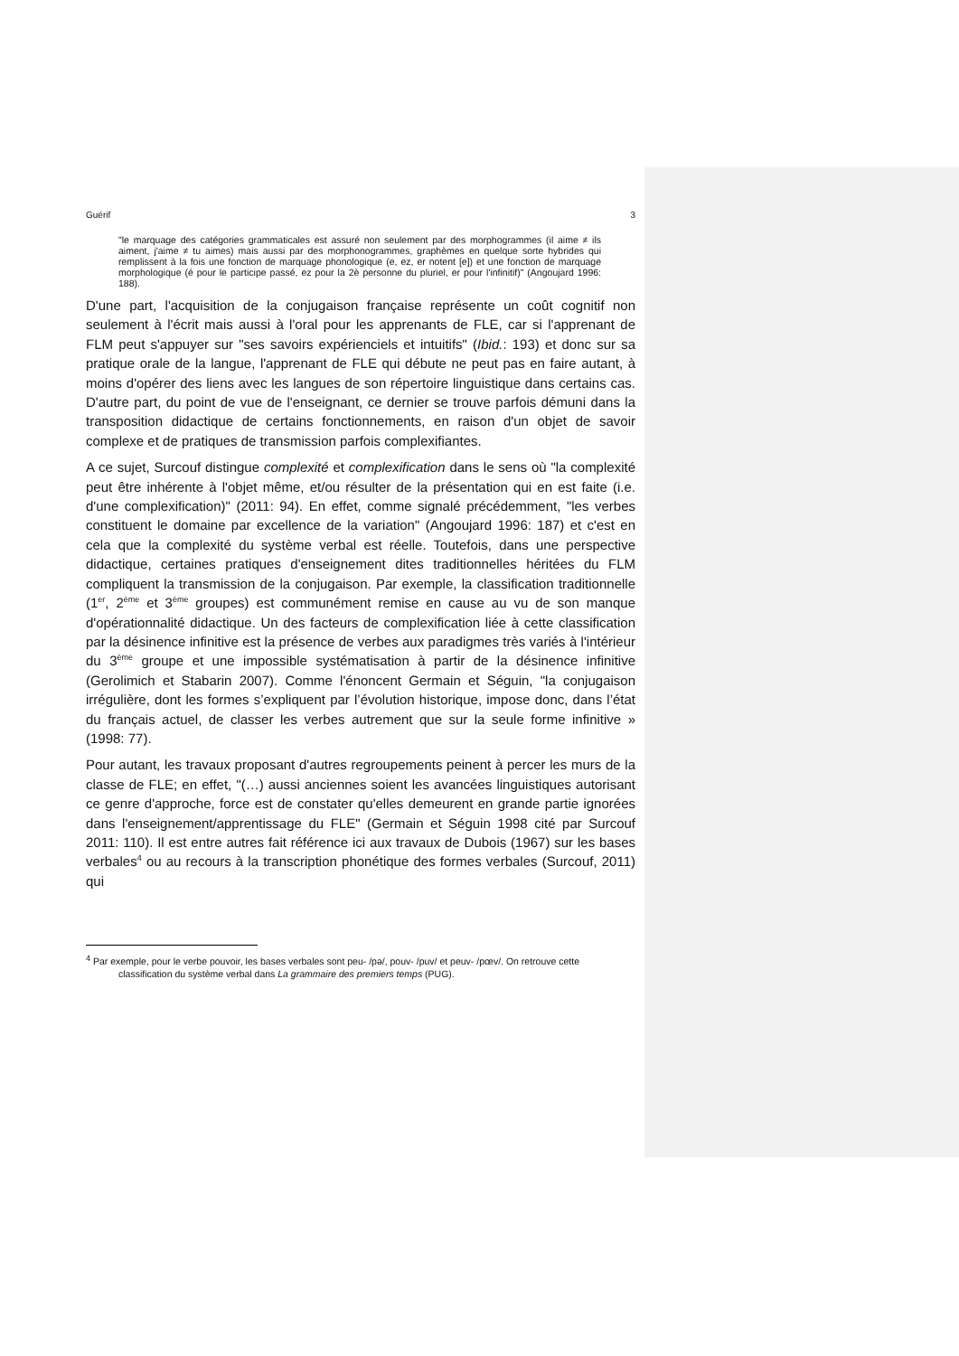Guérif 3
"le marquage des catégories grammaticales est assuré non seulement par des morphogrammes (il aime ≠ ils aiment, j'aime ≠ tu aimes) mais aussi par des morphonogrammes, graphèmes en quelque sorte hybrides qui remplissent à la fois une fonction de marquage phonologique (e, ez, er notent [e]) et une fonction de marquage morphologique (é pour le participe passé, ez pour la 2è personne du pluriel, er pour l'infinitif)" (Angoujard 1996: 188).
D'une part, l'acquisition de la conjugaison française représente un coût cognitif non seulement à l'écrit mais aussi à l'oral pour les apprenants de FLE, car si l'apprenant de FLM peut s'appuyer sur "ses savoirs expérienciels et intuitifs" (Ibid.: 193) et donc sur sa pratique orale de la langue, l'apprenant de FLE qui débute ne peut pas en faire autant, à moins d'opérer des liens avec les langues de son répertoire linguistique dans certains cas. D'autre part, du point de vue de l'enseignant, ce dernier se trouve parfois démuni dans la transposition didactique de certains fonctionnements, en raison d'un objet de savoir complexe et de pratiques de transmission parfois complexifiantes.
A ce sujet, Surcouf distingue complexité et complexification dans le sens où "la complexité peut être inhérente à l'objet même, et/ou résulter de la présentation qui en est faite (i.e. d'une complexification)" (2011: 94). En effet, comme signalé précédemment, "les verbes constituent le domaine par excellence de la variation" (Angoujard 1996: 187) et c'est en cela que la complexité du système verbal est réelle. Toutefois, dans une perspective didactique, certaines pratiques d'enseignement dites traditionnelles héritées du FLM compliquent la transmission de la conjugaison. Par exemple, la classification traditionnelle (1<sup>er</sup>, 2<sup>ème</sup> et 3<sup>ème</sup> groupes) est communément remise en cause au vu de son manque d'opérationnalité didactique. Un des facteurs de complexification liée à cette classification par la désinence infinitive est la présence de verbes aux paradigmes très variés à l'intérieur du 3<sup>ème</sup> groupe et une impossible systématisation à partir de la désinence infinitive (Gerolimich et Stabarin 2007). Comme l'énoncent Germain et Séguin, "la conjugaison irrégulière, dont les formes s’expliquent par l’évolution historique, impose donc, dans l’état du français actuel, de classer les verbes autrement que sur la seule forme infinitive » (1998: 77).
Pour autant, les travaux proposant d'autres regroupements peinent à percer les murs de la classe de FLE; en effet, "(…) aussi anciennes soient les avancées linguistiques autorisant ce genre d'approche, force est de constater qu'elles demeurent en grande partie ignorées dans l'enseignement/apprentissage du FLE" (Germain et Séguin 1998 cité par Surcouf 2011: 110). Il est entre autres fait référence ici aux travaux de Dubois (1967) sur les bases verbales<sup>4</sup> ou au recours à la transcription phonétique des formes verbales (Surcouf, 2011) qui
<sup>4</sup> Par exemple, pour le verbe pouvoir, les bases verbales sont peu- /pə/, pouv- /puv/ et peuv- /pœv/. On retrouve cette classification du système verbal dans La grammaire des premiers temps (PUG).